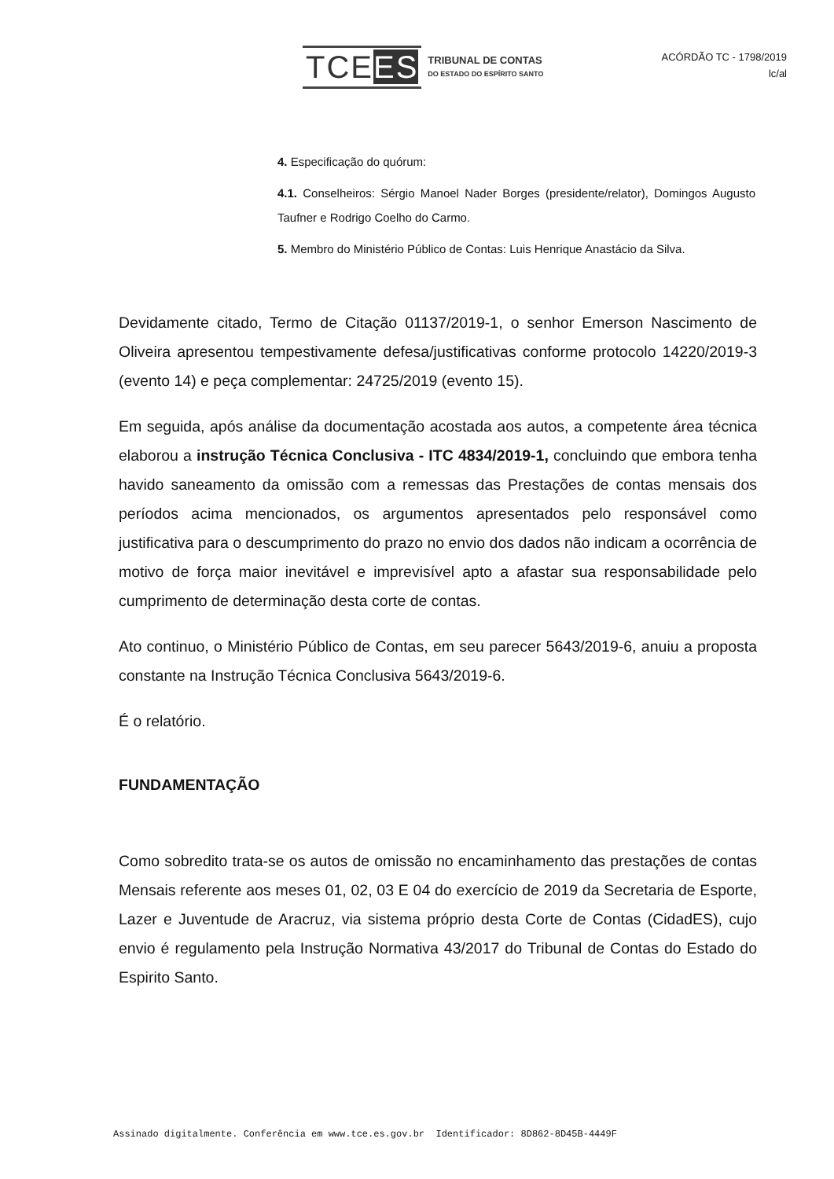TCEES TRIBUNAL DE CONTAS
DO ESTADO DO ESPÍRITO SANTO
ACÓRDÃO TC - 1798/2019
lc/al
4. Especificação do quórum:
4.1. Conselheiros: Sérgio Manoel Nader Borges (presidente/relator), Domingos Augusto Taufner e Rodrigo Coelho do Carmo.
5. Membro do Ministério Público de Contas: Luis Henrique Anastácio da Silva.
Devidamente citado, Termo de Citação 01137/2019-1, o senhor Emerson Nascimento de Oliveira apresentou tempestivamente defesa/justificativas conforme protocolo 14220/2019-3 (evento 14) e peça complementar: 24725/2019 (evento 15).
Em seguida, após análise da documentação acostada aos autos, a competente área técnica elaborou a instrução Técnica Conclusiva - ITC 4834/2019-1, concluindo que embora tenha havido saneamento da omissão com a remessas das Prestações de contas mensais dos períodos acima mencionados, os argumentos apresentados pelo responsável como justificativa para o descumprimento do prazo no envio dos dados não indicam a ocorrência de motivo de força maior inevitável e imprevisível apto a afastar sua responsabilidade pelo cumprimento de determinação desta corte de contas.
Ato continuo, o Ministério Público de Contas, em seu parecer 5643/2019-6, anuiu a proposta constante na Instrução Técnica Conclusiva 5643/2019-6.
É o relatório.
FUNDAMENTAÇÃO
Como sobredito trata-se os autos de omissão no encaminhamento das prestações de contas Mensais referente aos meses 01, 02, 03 E 04 do exercício de 2019 da Secretaria de Esporte, Lazer e Juventude de Aracruz, via sistema próprio desta Corte de Contas (CidadES), cujo envio é regulamento pela Instrução Normativa 43/2017 do Tribunal de Contas do Estado do Espirito Santo.
Assinado digitalmente. Conferência em www.tce.es.gov.br Identificador: 8D862-8D45B-4449F